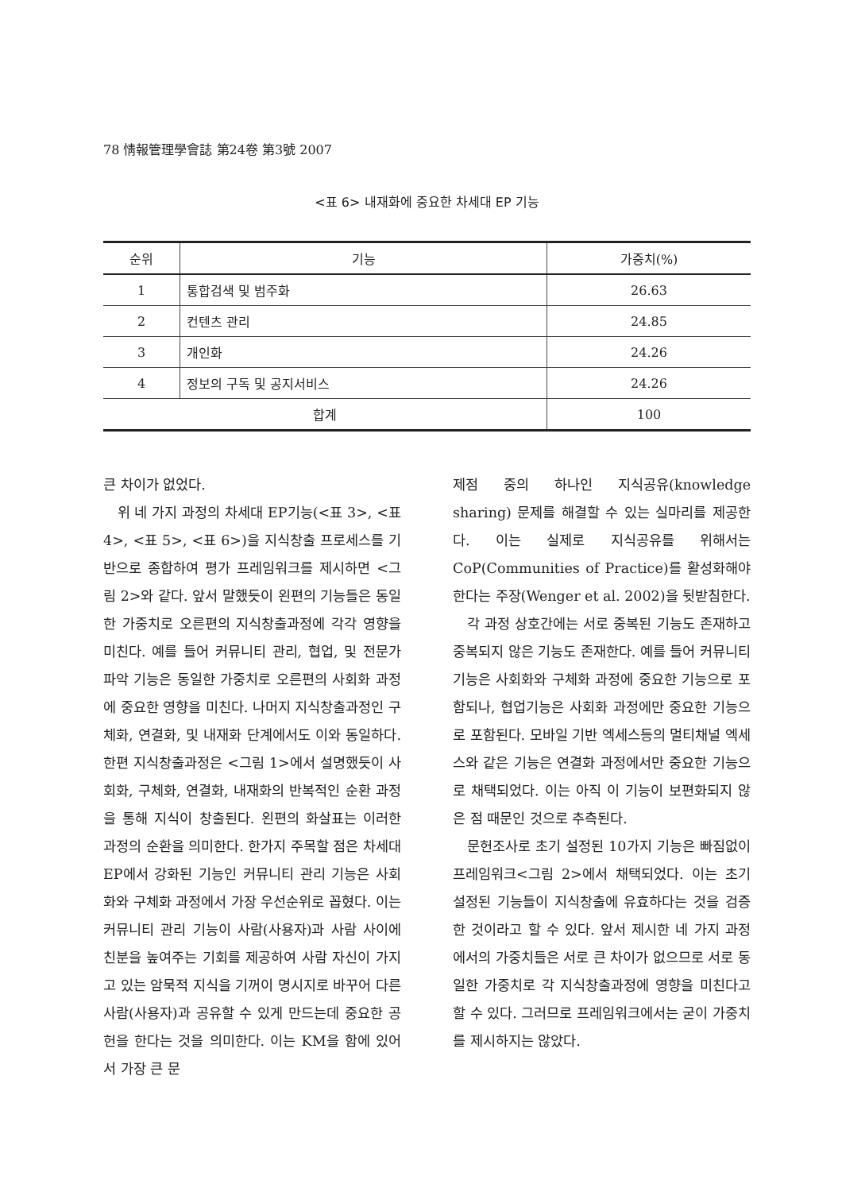78 情報管理學會誌 第24卷 第3號 2007
<표 6> 내재화에 중요한 차세대 EP 기능
| 순위 | 기능 | 가중치(%) |
| --- | --- | --- |
| 1 | 통합검색 및 범주화 | 26.63 |
| 2 | 컨텐츠 관리 | 24.85 |
| 3 | 개인화 | 24.26 |
| 4 | 정보의 구독 및 공지서비스 | 24.26 |
| 합계 | | 100 |
큰 차이가 없었다.
위 네 가지 과정의 차세대 EP기능(<표 3>, <표 4>, <표 5>, <표 6>)을 지식창출 프로세스를 기반으로 종합하여 평가 프레임워크를 제시하면 <그림 2>와 같다. 앞서 말했듯이 왼편의 기능들은 동일한 가중치로 오른편의 지식창출과정에 각각 영향을 미친다. 예를 들어 커뮤니티 관리, 협업, 및 전문가파악 기능은 동일한 가중치로 오른편의 사회화 과정에 중요한 영향을 미친다. 나머지 지식창출과정인 구체화, 연결화, 및 내재화 단계에서도 이와 동일하다. 한편 지식창출과정은 <그림 1>에서 설명했듯이 사회화, 구체화, 연결화, 내재화의 반복적인 순환 과정을 통해 지식이 창출된다. 왼편의 화살표는 이러한 과정의 순환을 의미한다. 한가지 주목할 점은 차세대 EP에서 강화된 기능인 커뮤니티 관리 기능은 사회화와 구체화 과정에서 가장 우선순위로 꼽혔다. 이는 커뮤니티 관리 기능이 사람(사용자)과 사람 사이에 친분을 높여주는 기회를 제공하여 사람 자신이 가지고 있는 암묵적 지식을 기꺼이 명시지로 바꾸어 다른 사람(사용자)과 공유할 수 있게 만드는데 중요한 공헌을 한다는 것을 의미한다. 이는 KM을 함에 있어서 가장 큰 문
제점 중의 하나인 지식공유(knowledge sharing) 문제를 해결할 수 있는 실마리를 제공한다. 이는 실제로 지식공유를 위해서는 CoP(Communities of Practice)를 활성화해야 한다는 주장(Wenger et al. 2002)을 뒷받침한다.
각 과정 상호간에는 서로 중복된 기능도 존재하고 중복되지 않은 기능도 존재한다. 예를 들어 커뮤니티 기능은 사회화와 구체화 과정에 중요한 기능으로 포함되나, 협업기능은 사회화 과정에만 중요한 기능으로 포함된다. 모바일 기반 엑세스등의 멀티채널 엑세스와 같은 기능은 연결화 과정에서만 중요한 기능으로 채택되었다. 이는 아직 이 기능이 보편화되지 않은 점 때문인 것으로 추측된다.
문헌조사로 초기 설정된 10가지 기능은 빠짐없이 프레임워크<그림 2>에서 채택되었다. 이는 초기 설정된 기능들이 지식창출에 유효하다는 것을 검증한 것이라고 할 수 있다. 앞서 제시한 네 가지 과정에서의 가중치들은 서로 큰 차이가 없으므로 서로 동일한 가중치로 각 지식창출과정에 영향을 미친다고 할 수 있다. 그러므로 프레임워크에서는 굳이 가중치를 제시하지는 않았다.